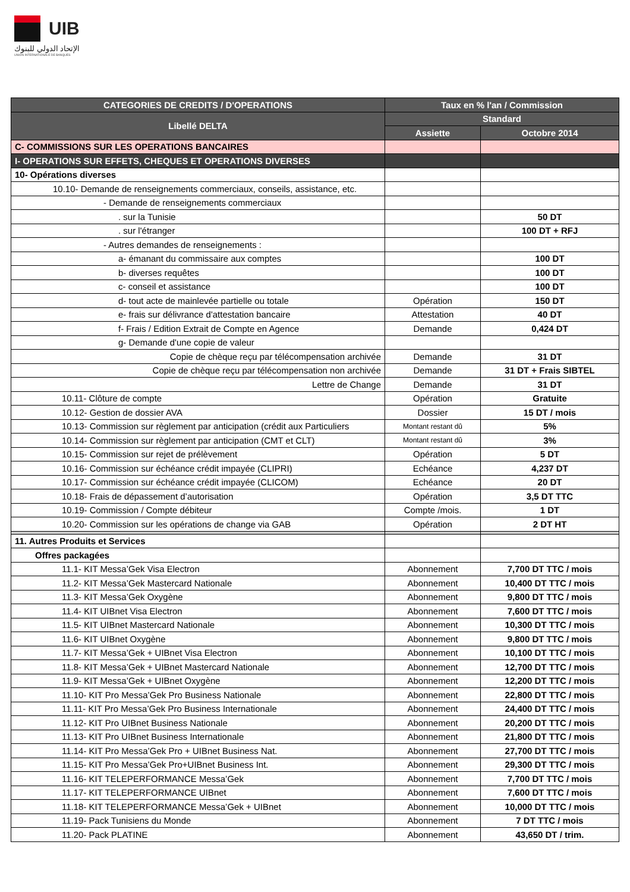UIB
الإتحاد الدولي للبنوك
UNION INTERNATIONALE DE BANQUES
| CATEGORIES DE CREDITS / D'OPERATIONS | Taux en % l'an / Commission | |
| --- | --- | --- |
| Libellé DELTA | Standard | |
| | Assiette | Octobre 2014 |
| C- COMMISSIONS SUR LES OPERATIONS BANCAIRES | | |
| I- OPERATIONS SUR EFFETS, CHEQUES ET OPERATIONS DIVERSES | | |
| 10- Opérations diverses | | |
| 10.10- Demande de renseignements commerciaux, conseils, assistance, etc. | | |
| - Demande de renseignements commerciaux | | |
| . sur la Tunisie | | 50 DT |
| . sur l'étranger | | 100 DT + RFJ |
| - Autres demandes de renseignements : | | |
| a- émanant du commissaire aux comptes | | 100 DT |
| b- diverses requêtes | | 100 DT |
| c- conseil et assistance | | 100 DT |
| d- tout acte de mainlevée partielle ou totale | Opération | 150 DT |
| e- frais sur délivrance d'attestation bancaire | Attestation | 40 DT |
| f- Frais / Edition Extrait de Compte en Agence | Demande | 0,424 DT |
| g- Demande d'une copie de valeur | | |
| Copie de chèque reçu par télécompensation archivée | Demande | 31 DT |
| Copie de chèque reçu par télécompensation non archivée | Demande | 31 DT + Frais SIBTEL |
| Lettre de Change | Demande | 31 DT |
| 10.11- Clôture de compte | Opération | Gratuite |
| 10.12- Gestion de dossier AVA | Dossier | 15 DT / mois |
| 10.13- Commission sur règlement par anticipation (crédit aux Particuliers | Montant restant dû | 5% |
| 10.14- Commission sur règlement par anticipation (CMT et CLT) | Montant restant dû | 3% |
| 10.15- Commission sur rejet de prélèvement | Opération | 5 DT |
| 10.16- Commission sur échéance crédit impayée (CLIPRI) | Echéance | 4,237 DT |
| 10.17- Commission sur échéance crédit impayée (CLICOM) | Echéance | 20 DT |
| 10.18- Frais de dépassement d’autorisation | Opération | 3,5 DT TTC |
| 10.19- Commission / Compte débiteur | Compte /mois. | 1 DT |
| 10.20- Commission sur les opérations de change via GAB | Opération | 2 DT HT |
| 11. Autres Produits et Services | | |
| Offres packagées | | |
| 11.1- KIT Messa’Gek Visa Electron | Abonnement | 7,700 DT TTC / mois |
| 11.2- KIT Messa’Gek Mastercard Nationale | Abonnement | 10,400 DT TTC / mois |
| 11.3- KIT Messa’Gek Oxygène | Abonnement | 9,800 DT TTC / mois |
| 11.4- KIT UIBnet Visa Electron | Abonnement | 7,600 DT TTC / mois |
| 11.5- KIT UIBnet Mastercard Nationale | Abonnement | 10,300 DT TTC / mois |
| 11.6- KIT UIBnet Oxygène | Abonnement | 9,800 DT TTC / mois |
| 11.7- KIT Messa’Gek + UIBnet Visa Electron | Abonnement | 10,100 DT TTC / mois |
| 11.8- KIT Messa’Gek + UIBnet Mastercard Nationale | Abonnement | 12,700 DT TTC / mois |
| 11.9- KIT Messa’Gek + UIBnet Oxygène | Abonnement | 12,200 DT TTC / mois |
| 11.10- KIT Pro Messa’Gek Pro Business Nationale | Abonnement | 22,800 DT TTC / mois |
| 11.11- KIT Pro Messa’Gek Pro Business Internationale | Abonnement | 24,400 DT TTC / mois |
| 11.12- KIT Pro UIBnet Business Nationale | Abonnement | 20,200 DT TTC / mois |
| 11.13- KIT Pro UIBnet Business Internationale | Abonnement | 21,800 DT TTC / mois |
| 11.14- KIT Pro Messa’Gek Pro + UIBnet Business Nat. | Abonnement | 27,700 DT TTC / mois |
| 11.15- KIT Pro Messa’Gek Pro+UIBnet Business Int. | Abonnement | 29,300 DT TTC / mois |
| 11.16- KIT TELEPERFORMANCE Messa’Gek | Abonnement | 7,700 DT TTC / mois |
| 11.17- KIT TELEPERFORMANCE UIBnet | Abonnement | 7,600 DT TTC / mois |
| 11.18- KIT TELEPERFORMANCE Messa’Gek + UIBnet | Abonnement | 10,000 DT TTC / mois |
| 11.19- Pack Tunisiens du Monde | Abonnement | 7 DT TTC / mois |
| 11.20- Pack PLATINE | Abonnement | 43,650 DT / trim. |